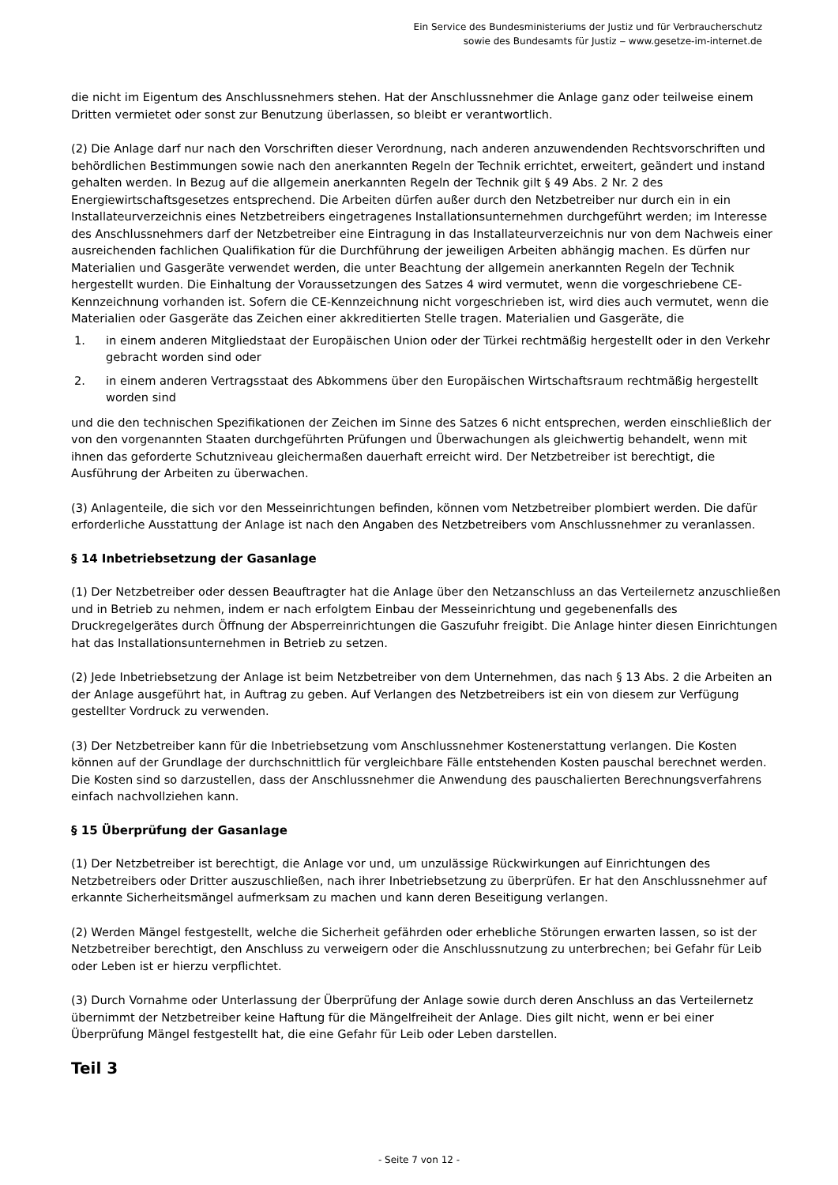Ein Service des Bundesministeriums der Justiz und für Verbraucherschutz
sowie des Bundesamts für Justiz ‒ www.gesetze-im-internet.de
die nicht im Eigentum des Anschlussnehmers stehen. Hat der Anschlussnehmer die Anlage ganz oder teilweise einem Dritten vermietet oder sonst zur Benutzung überlassen, so bleibt er verantwortlich.
(2) Die Anlage darf nur nach den Vorschriften dieser Verordnung, nach anderen anzuwendenden Rechtsvorschriften und behördlichen Bestimmungen sowie nach den anerkannten Regeln der Technik errichtet, erweitert, geändert und instand gehalten werden. In Bezug auf die allgemein anerkannten Regeln der Technik gilt § 49 Abs. 2 Nr. 2 des Energiewirtschaftsgesetzes entsprechend. Die Arbeiten dürfen außer durch den Netzbetreiber nur durch ein in ein Installateurverzeichnis eines Netzbetreibers eingetragenes Installationsunternehmen durchgeführt werden; im Interesse des Anschlussnehmers darf der Netzbetreiber eine Eintragung in das Installateurverzeichnis nur von dem Nachweis einer ausreichenden fachlichen Qualifikation für die Durchführung der jeweiligen Arbeiten abhängig machen. Es dürfen nur Materialien und Gasgeräte verwendet werden, die unter Beachtung der allgemein anerkannten Regeln der Technik hergestellt wurden. Die Einhaltung der Voraussetzungen des Satzes 4 wird vermutet, wenn die vorgeschriebene CE-Kennzeichnung vorhanden ist. Sofern die CE-Kennzeichnung nicht vorgeschrieben ist, wird dies auch vermutet, wenn die Materialien oder Gasgeräte das Zeichen einer akkreditierten Stelle tragen. Materialien und Gasgeräte, die
1. in einem anderen Mitgliedstaat der Europäischen Union oder der Türkei rechtmäßig hergestellt oder in den Verkehr gebracht worden sind oder
2. in einem anderen Vertragsstaat des Abkommens über den Europäischen Wirtschaftsraum rechtmäßig hergestellt worden sind
und die den technischen Spezifikationen der Zeichen im Sinne des Satzes 6 nicht entsprechen, werden einschließlich der von den vorgenannten Staaten durchgeführten Prüfungen und Überwachungen als gleichwertig behandelt, wenn mit ihnen das geforderte Schutzniveau gleichermaßen dauerhaft erreicht wird. Der Netzbetreiber ist berechtigt, die Ausführung der Arbeiten zu überwachen.
(3) Anlagenteile, die sich vor den Messeinrichtungen befinden, können vom Netzbetreiber plombiert werden. Die dafür erforderliche Ausstattung der Anlage ist nach den Angaben des Netzbetreibers vom Anschlussnehmer zu veranlassen.
§ 14 Inbetriebsetzung der Gasanlage
(1) Der Netzbetreiber oder dessen Beauftragter hat die Anlage über den Netzanschluss an das Verteilernetz anzuschließen und in Betrieb zu nehmen, indem er nach erfolgtem Einbau der Messeinrichtung und gegebenenfalls des Druckregelgerätes durch Öffnung der Absperreinrichtungen die Gaszufuhr freigibt. Die Anlage hinter diesen Einrichtungen hat das Installationsunternehmen in Betrieb zu setzen.
(2) Jede Inbetriebsetzung der Anlage ist beim Netzbetreiber von dem Unternehmen, das nach § 13 Abs. 2 die Arbeiten an der Anlage ausgeführt hat, in Auftrag zu geben. Auf Verlangen des Netzbetreibers ist ein von diesem zur Verfügung gestellter Vordruck zu verwenden.
(3) Der Netzbetreiber kann für die Inbetriebsetzung vom Anschlussnehmer Kostenerstattung verlangen. Die Kosten können auf der Grundlage der durchschnittlich für vergleichbare Fälle entstehenden Kosten pauschal berechnet werden. Die Kosten sind so darzustellen, dass der Anschlussnehmer die Anwendung des pauschalierten Berechnungsverfahrens einfach nachvollziehen kann.
§ 15 Überprüfung der Gasanlage
(1) Der Netzbetreiber ist berechtigt, die Anlage vor und, um unzulässige Rückwirkungen auf Einrichtungen des Netzbetreibers oder Dritter auszuschließen, nach ihrer Inbetriebsetzung zu überprüfen. Er hat den Anschlussnehmer auf erkannte Sicherheitsmängel aufmerksam zu machen und kann deren Beseitigung verlangen.
(2) Werden Mängel festgestellt, welche die Sicherheit gefährden oder erhebliche Störungen erwarten lassen, so ist der Netzbetreiber berechtigt, den Anschluss zu verweigern oder die Anschlussnutzung zu unterbrechen; bei Gefahr für Leib oder Leben ist er hierzu verpflichtet.
(3) Durch Vornahme oder Unterlassung der Überprüfung der Anlage sowie durch deren Anschluss an das Verteilernetz übernimmt der Netzbetreiber keine Haftung für die Mängelfreiheit der Anlage. Dies gilt nicht, wenn er bei einer Überprüfung Mängel festgestellt hat, die eine Gefahr für Leib oder Leben darstellen.
Teil 3
- Seite 7 von 12 -